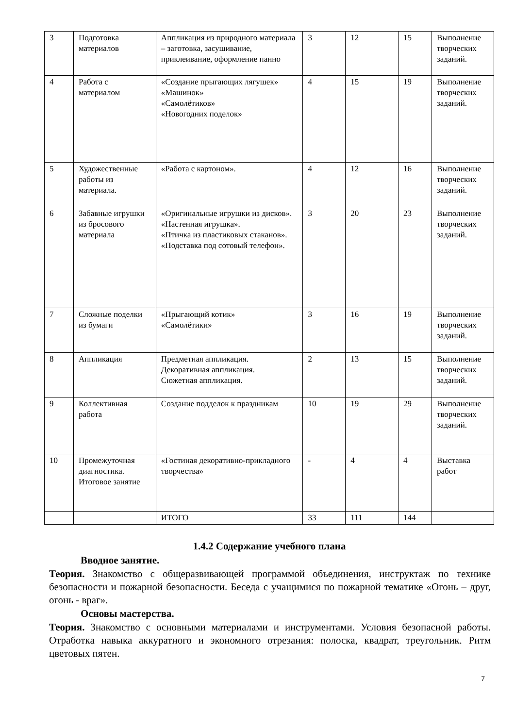| 3 | Подготовка материалов | Аппликация из природного материала – заготовка, засушивание, приклеивание, оформление панно | 3 | 12 | 15 | Выполнение творческих заданий. |
| 4 | Работа с материалом | «Создание прыгающих лягушек» «Машинок» «Самолётиков» «Новогодних поделок» | 4 | 15 | 19 | Выполнение творческих заданий. |
| 5 | Художественные работы из материала. | «Работа с картоном». | 4 | 12 | 16 | Выполнение творческих заданий. |
| 6 | Забавные игрушки из бросового материала | «Оригинальные игрушки из дисков». «Настенная игрушка». «Птичка из пластиковых стаканов». «Подставка под сотовый телефон». | 3 | 20 | 23 | Выполнение творческих заданий. |
| 7 | Сложные поделки из бумаги | «Прыгающий котик» «Самолётики» | 3 | 16 | 19 | Выполнение творческих заданий. |
| 8 | Аппликация | Предметная аппликация. Декоративная аппликация. Сюжетная аппликация. | 2 | 13 | 15 | Выполнение творческих заданий. |
| 9 | Коллективная работа | Создание подделок к праздникам | 10 | 19 | 29 | Выполнение творческих заданий. |
| 10 | Промежуточная диагностика. Итоговое занятие | «Гостиная декоративно-прикладного творчества» | - | 4 | 4 | Выставка работ |
| | | ИТОГО | 33 | 111 | 144 | |
1.4.2 Содержание учебного плана
Вводное занятие.
Теория. Знакомство с общеразвивающей программой объединения, инструктаж по технике безопасности и пожарной безопасности. Беседа с учащимися по пожарной тематике «Огонь – друг, огонь - враг».
Основы мастерства.
Теория. Знакомство с основными материалами и инструментами. Условия безопасной работы. Отработка навыка аккуратного и экономного отрезания: полоска, квадрат, треугольник. Ритм цветовых пятен.
7